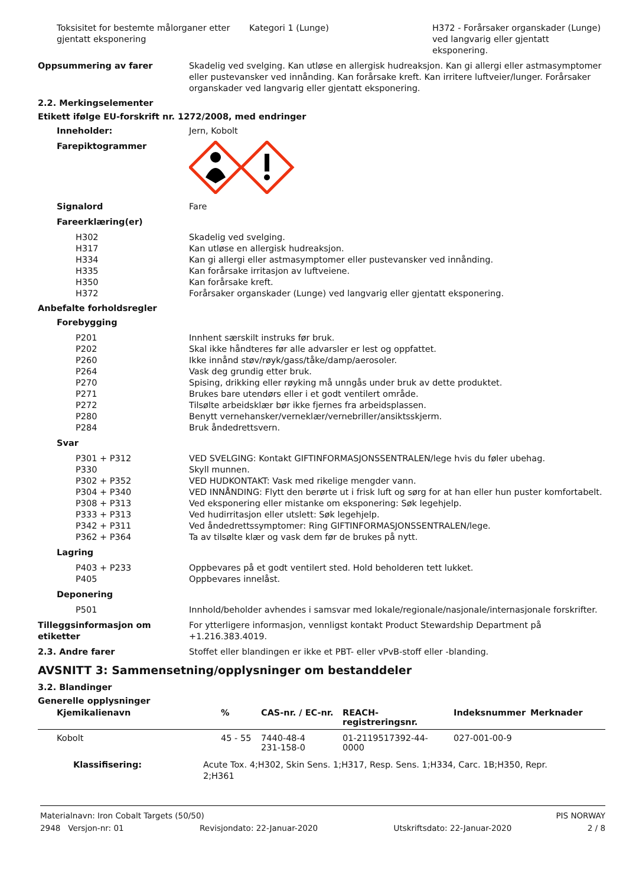Toksisitet for bestemte målorganer etter gjentatt eksponering
Kategori 1 (Lunge) H372 - Forårsaker organskader (Lunge) ved langvarig eller gjentatt eksponering.
Oppsummering av farer Skadelig ved svelging. Kan utløse en allergisk hudreaksjon. Kan gi allergi eller astmasymptomer eller pustevansker ved innånding. Kan forårsake kreft. Kan irritere luftveier/lunger. Forårsaker organskader ved langvarig eller gjentatt eksponering.
2.2. Merkingselementer
Etikett ifølge EU-forskrift nr. 1272/2008, med endringer
Inneholder: Jern, Kobolt
Farepiktogrammer
Signalord Fare
Fareerklæring(er)
H302 Skadelig ved svelging.
H317 Kan utløse en allergisk hudreaksjon.
H334 Kan gi allergi eller astmasymptomer eller pustevansker ved innånding.
H335 Kan forårsake irritasjon av luftveiene.
H350 Kan forårsake kreft.
H372 Forårsaker organskader (Lunge) ved langvarig eller gjentatt eksponering.
Anbefalte forholdsregler
Forebygging
P201 Innhent særskilt instruks før bruk.
P202 Skal ikke håndteres før alle advarsler er lest og oppfattet.
P260 Ikke innånd støv/røyk/gass/tåke/damp/aerosoler.
P264 Vask deg grundig etter bruk.
P270 Spising, drikking eller røyking må unngås under bruk av dette produktet.
P271 Brukes bare utendørs eller i et godt ventilert område.
P272 Tilsølte arbeidsklær bør ikke fjernes fra arbeidsplassen.
P280 Benytt vernehansker/verneklær/vernebriller/ansiktsskjerm.
P284 Bruk åndedrettsvern.
Svar
P301 + P312 VED SVELGING: Kontakt GIFTINFORMASJONSSENTRALEN/lege hvis du føler ubehag.
P330 Skyll munnen.
P302 + P352 VED HUDKONTAKT: Vask med rikelige mengder vann.
P304 + P340 VED INNÅNDING: Flytt den berørte ut i frisk luft og sørg for at han eller hun puster komfortabelt.
P308 + P313 Ved eksponering eller mistanke om eksponering: Søk legehjelp.
P333 + P313 Ved hudirritasjon eller utslett: Søk legehjelp.
P342 + P311 Ved åndedrettssymptomer: Ring GIFTINFORMASJONSSENTRALEN/lege.
P362 + P364 Ta av tilsølte klær og vask dem før de brukes på nytt.
Lagring
P403 + P233 Oppbevares på et godt ventilert sted. Hold beholderen tett lukket.
P405 Oppbevares innelåst.
Deponering
P501 Innhold/beholder avhendes i samsvar med lokale/regionale/nasjonale/internasjonale forskrifter.
Tilleggsinformasjon om etiketter
For ytterligere informasjon, vennligst kontakt Product Stewardship Department på +1.216.383.4019.
2.3. Andre farer Stoffet eller blandingen er ikke et PBT- eller vPvB-stoff eller -blanding.
AVSNITT 3: Sammensetning/opplysninger om bestanddeler
3.2. Blandinger
Generelle opplysninger
| Kjemikalienavn | % | CAS-nr. / EC-nr. | REACH-registreringsnr. | Indeksnummer | Merknader |
| --- | --- | --- | --- | --- | --- |
| Kobolt | 45 - 55 | 7440-48-4 231-158-0 | 01-2119517392-44-0000 | 027-001-00-9 | |
| Klassifisering: Acute Tox. 4;H302, Skin Sens. 1;H317, Resp. Sens. 1;H334, Carc. 1B;H350, Repr. 2;H361 | | | | | |
Materialnavn: Iron Cobalt Targets (50/50) PIS NORWAY
2948 Versjon-nr: 01 Revisjondato: 22-Januar-2020 Utskriftsdato: 22-Januar-2020 2 / 8